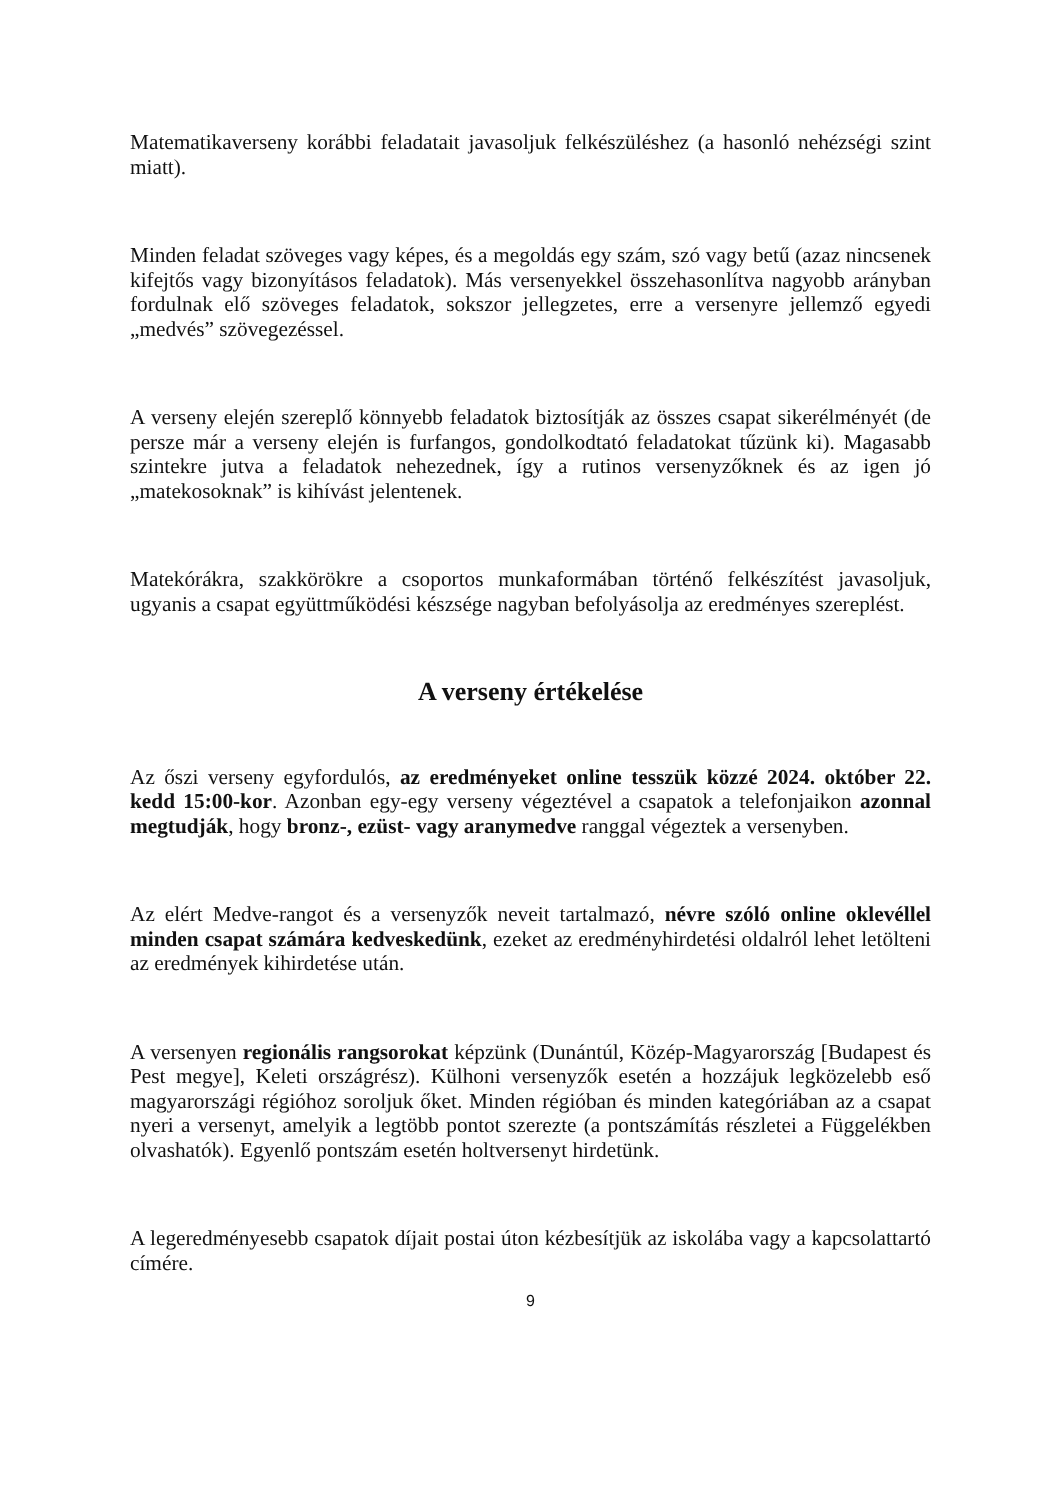Matematikaverseny korábbi feladatait javasoljuk felkészüléshez (a hasonló nehézségi szint miatt).
Minden feladat szöveges vagy képes, és a megoldás egy szám, szó vagy betű (azaz nincsenek kifejtős vagy bizonyításos feladatok). Más versenyekkel összehasonlítva nagyobb arányban fordulnak elő szöveges feladatok, sokszor jellegzetes, erre a versenyre jellemző egyedi „medvés” szövegezéssel.
A verseny elején szereplő könnyebb feladatok biztosítják az összes csapat sikerélményét (de persze már a verseny elején is furfangos, gondolkodtató feladatokat tűzünk ki). Magasabb szintekre jutva a feladatok nehezednek, így a rutinos versenyzőknek és az igen jó „matekosoknak” is kihívást jelentenek.
Matekórákra, szakkörökre a csoportos munkaformában történő felkészítést javasoljuk, ugyanis a csapat együttműködési készsége nagyban befolyásolja az eredményes szereplést.
A verseny értékelése
Az őszi verseny egyfordulós, az eredményeket online tesszük közzé 2024. október 22. kedd 15:00-kor. Azonban egy-egy verseny végeztével a csapatok a telefonjaikon azonnal megtudják, hogy bronz-, ezüst- vagy aranymedve ranggal végeztek a versenyben.
Az elért Medve-rangot és a versenyzők neveit tartalmazó, névre szóló online oklevéllel minden csapat számára kedveskedünk, ezeket az eredményhirdetési oldalról lehet letölteni az eredmények kihirdetése után.
A versenyen regionális rangsorokat képzünk (Dunántúl, Közép-Magyarország [Budapest és Pest megye], Keleti országrész). Külhoni versenyzők esetén a hozzájuk legközelebb eső magyarországi régióhoz soroljuk őket. Minden régióban és minden kategóriában az a csapat nyeri a versenyt, amelyik a legtöbb pontot szerezte (a pontszámítás részletei a Függelékben olvashatók). Egyenlő pontszám esetén holtversenyt hirdetünk.
A legeredményesebb csapatok díjait postai úton kézbesítjük az iskolába vagy a kapcsolattartó címére.
9